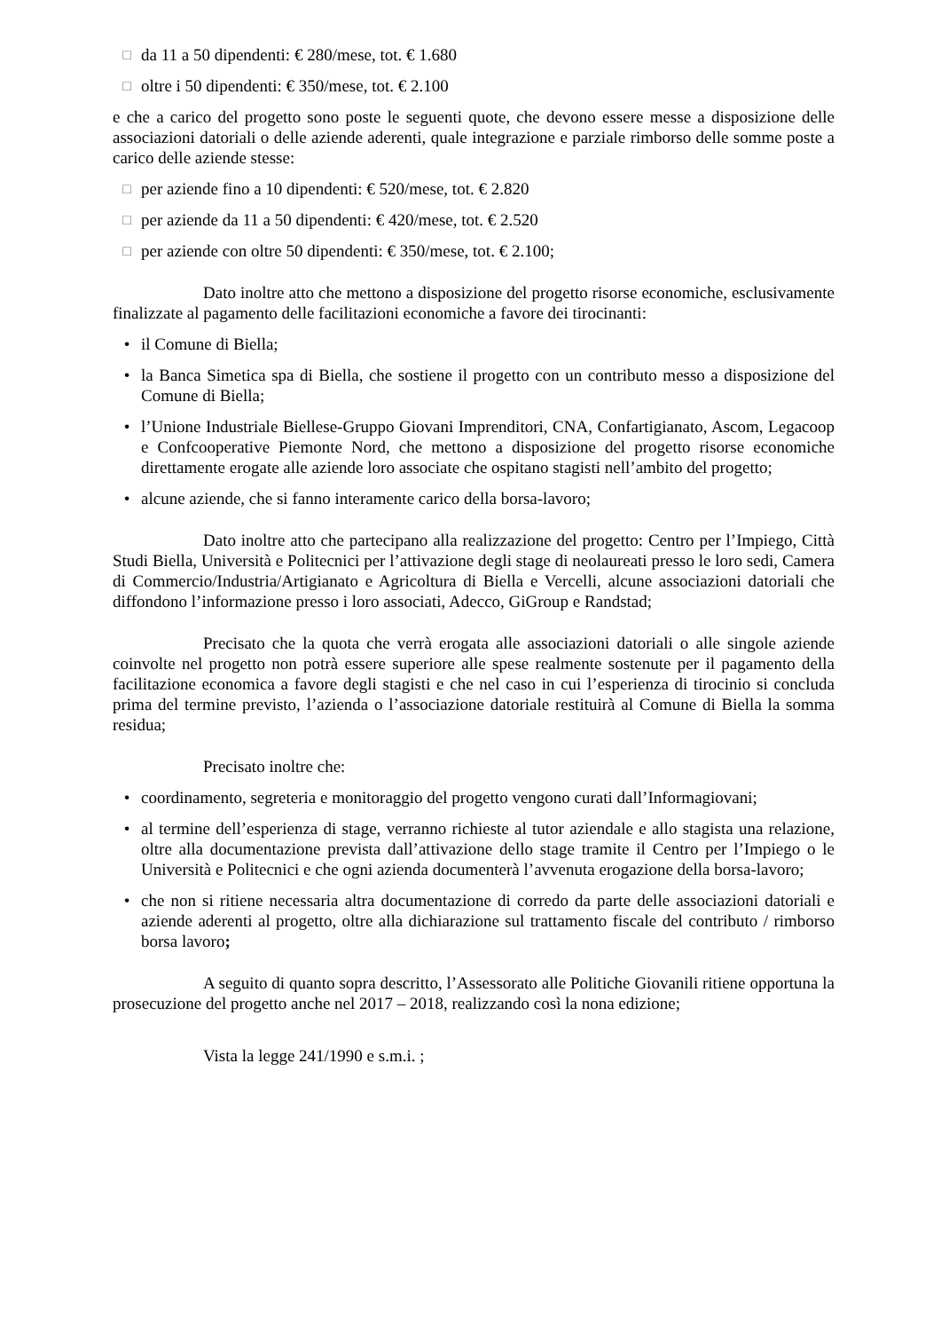□ da 11 a 50 dipendenti: € 280/mese, tot. € 1.680
□ oltre i 50 dipendenti: € 350/mese, tot. € 2.100
e che a carico del progetto sono poste le seguenti quote, che devono essere messe a disposizione delle associazioni datoriali o delle aziende aderenti, quale integrazione e parziale rimborso delle somme poste a carico delle aziende stesse:
□ per aziende fino a 10 dipendenti: € 520/mese, tot. € 2.820
□ per aziende da 11 a 50 dipendenti: € 420/mese, tot. € 2.520
□ per aziende con oltre 50 dipendenti: € 350/mese, tot. € 2.100;
Dato inoltre atto che mettono a disposizione del progetto risorse economiche, esclusivamente finalizzate al pagamento delle facilitazioni economiche a favore dei tirocinanti:
• il Comune di Biella;
• la Banca Simetica spa di Biella, che sostiene il progetto con un contributo messo a disposizione del Comune di Biella;
• l’Unione Industriale Biellese-Gruppo Giovani Imprenditori, CNA, Confartigianato, Ascom, Legacoop e Confcooperative Piemonte Nord, che mettono a disposizione del progetto risorse economiche direttamente erogate alle aziende loro associate che ospitano stagisti nell’ambito del progetto;
• alcune aziende, che si fanno interamente carico della borsa-lavoro;
Dato inoltre atto che partecipano alla realizzazione del progetto: Centro per l’Impiego, Città Studi Biella, Università e Politecnici per l’attivazione degli stage di neolaureati presso le loro sedi, Camera di Commercio/Industria/Artigianato e Agricoltura di Biella e Vercelli, alcune associazioni datoriali che diffondono l’informazione presso i loro associati, Adecco, GiGroup e Randstad;
Precisato che la quota che verrà erogata alle associazioni datoriali o alle singole aziende coinvolte nel progetto non potrà essere superiore alle spese realmente sostenute per il pagamento della facilitazione economica a favore degli stagisti e che nel caso in cui l’esperienza di tirocinio si concluda prima del termine previsto, l’azienda o l’associazione datoriale restituirà al Comune di Biella la somma residua;
Precisato inoltre che:
• coordinamento, segreteria e monitoraggio del progetto vengono curati dall’Informagiovani;
• al termine dell’esperienza di stage, verranno richieste al tutor aziendale e allo stagista una relazione, oltre alla documentazione prevista dall’attivazione dello stage tramite il Centro per l’Impiego o le Università e Politecnici e che ogni azienda documenterà l’avvenuta erogazione della borsa-lavoro;
• che non si ritiene necessaria altra documentazione di corredo da parte delle associazioni datoriali e aziende aderenti al progetto, oltre alla dichiarazione sul trattamento fiscale del contributo / rimborso borsa lavoro;
A seguito di quanto sopra descritto, l’Assessorato alle Politiche Giovanili ritiene opportuna la prosecuzione del progetto anche nel 2017 – 2018, realizzando così la nona edizione;
Vista la legge 241/1990 e s.m.i. ;